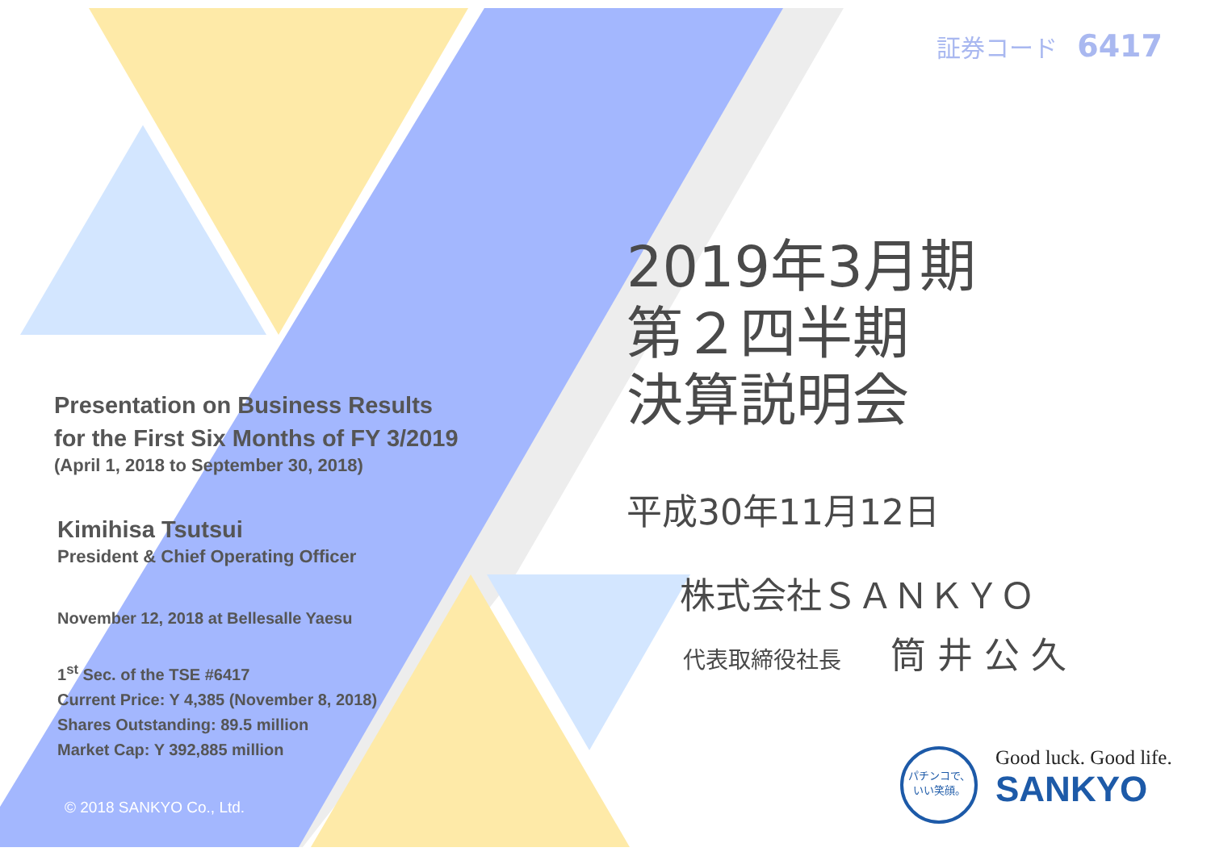証券コード 6417
Presentation on Business Results
for the First Six Months of FY 3/2019
(April 1, 2018 to September 30, 2018)
Kimihisa Tsutsui
President & Chief Operating Officer
November 12, 2018 at Bellesalle Yaesu
1<sup>st</sup> Sec. of the TSE #6417
Current Price: Y 4,385 (November 8, 2018)
Shares Outstanding: 89.5 million
Market Cap: Y 392,885 million
2019年3月期
第２四半期
決算説明会
平成30年11月12日
株式会社ＳＡＮＫＹＯ
代表取締役社長 筒 井 公 久
© 2018 SANKYO Co., Ltd.
パチンコで、
いい笑顔。
Good luck. Good life.
SANKYO